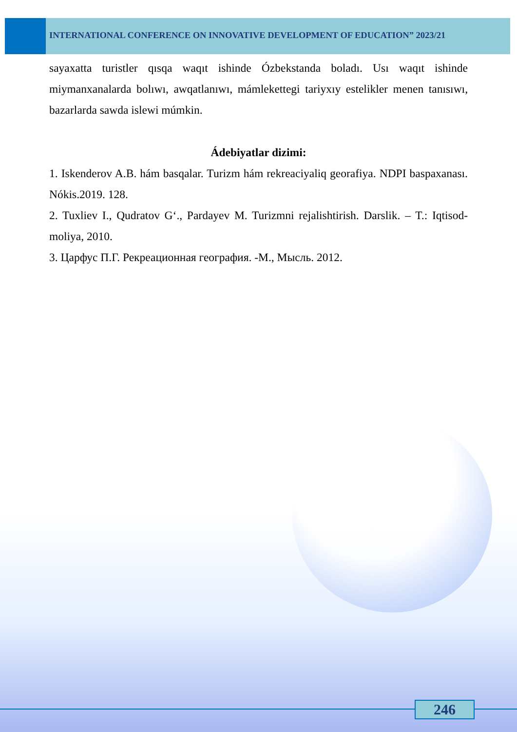INTERNATIONAL CONFERENCE ON INNOVATIVE DEVELOPMENT OF EDUCATION” 2023/21
sayaxatta turistler qısqa waqıt ishinde Ózbekstanda boladı. Usı waqıt ishinde miymanxanalarda bolıwı, awqatlanıwı, mámlekettegi tariyxıy estelikler menen tanısıwı, bazarlarda sawda islewi múmkin.
Ádebiyatlar dizimi:
1. Iskenderov A.B. hám basqalar. Turizm hám rekreaciyaliq georafiya. NDPI baspaxanası. Nókis.2019. 128.
2. Tuxliev I., Qudratov G‘., Pardayev M. Turizmni rejalishtirish. Darslik. – T.: Iqtisod-moliya, 2010.
3. Царфус П.Г. Рекреационная география. -М., Мысль. 2012.
246